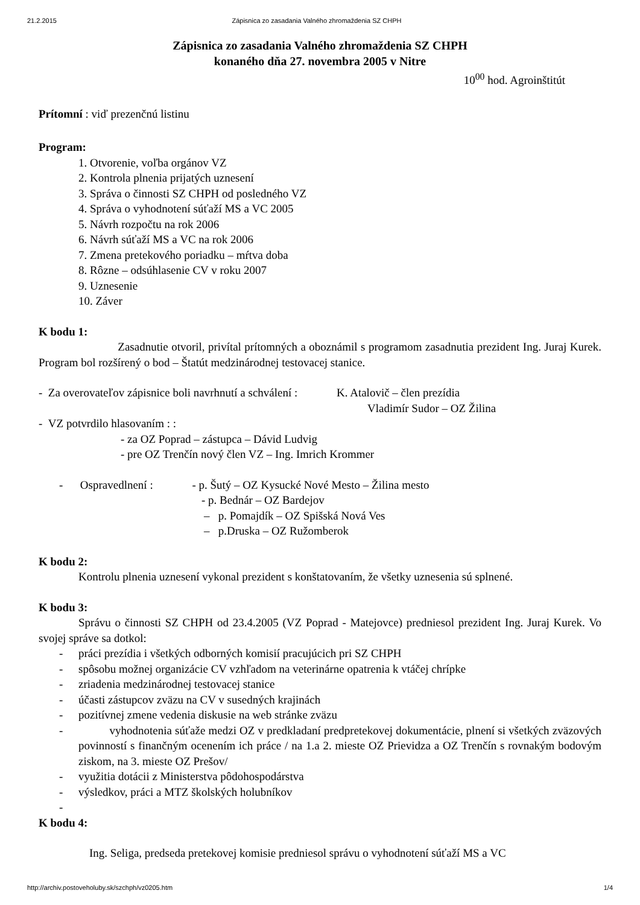21.2.2015 Zápisnica zo zasadania Valného zhromaždenia SZ CHPH
Zápisnica zo zasadania Valného zhromaždenia SZ CHPH
konaného dňa 27. novembra 2005 v Nitre
10<sup>00</sup> hod. Agroinštitút
Prítomní : viď prezenčnú listinu
Program:
1. Otvorenie, voľba orgánov VZ
2. Kontrola plnenia prijatých uznesení
3. Správa o činnosti SZ CHPH od posledného VZ
4. Správa o vyhodnotení súťaží MS a VC 2005
5. Návrh rozpočtu na rok 2006
6. Návrh súťaží MS a VC na rok 2006
7. Zmena pretekového poriadku – mŕtva doba
8. Rôzne – odsúhlasenie CV v roku 2007
9. Uznesenie
10. Záver
K bodu 1:
Zasadnutie otvoril, privítal prítomných a oboznámil s programom zasadnutia prezident Ing. Juraj Kurek. Program bol rozšírený o bod – Štatút medzinárodnej testovacej stanice.
- Za overovateľov zápisnice boli navrhnutí a schválení : K. Atalovič – člen prezídia
Vladimír Sudor – OZ Žilina
- VZ potvrdilo hlasovaním : :
- za OZ Poprad – zástupca – Dávid Ludvig
- pre OZ Trenčín nový člen VZ – Ing. Imrich Krommer
- Ospravedlnení : - p. Šutý – OZ Kysucké Nové Mesto – Žilina mesto
- p. Bednár – OZ Bardejov
– p. Pomajdík – OZ Spišská Nová Ves
– p.Druska – OZ Ružomberok
K bodu 2:
Kontrolu plnenia uznesení vykonal prezident s konštatovaním, že všetky uznesenia sú splnené.
K bodu 3:
Správu o činnosti SZ CHPH od 23.4.2005 (VZ Poprad - Matejovce) predniesol prezident Ing. Juraj Kurek. Vo svojej správe sa dotkol:
- práci prezídia i všetkých odborných komisií pracujúcich pri SZ CHPH
- spôsobu možnej organizácie CV vzhľadom na veterinárne opatrenia k vtáčej chrípke
- zriadenia medzinárodnej testovacej stanice
- účasti zástupcov zväzu na CV v susedných krajinách
- pozitívnej zmene vedenia diskusie na web stránke zväzu
- vyhodnotenia súťaže medzi OZ v predkladaní predpretekovej dokumentácie, plnení si všetkých zväzových povinností s finančným ocenením ich práce / na 1.a 2. mieste OZ Prievidza a OZ Trenčín s rovnakým bodovým ziskom, na 3. mieste OZ Prešov/
- využitia dotácii z Ministerstva pôdohospodárstva
- výsledkov, práci a MTZ školských holubníkov
-
K bodu 4:
Ing. Seliga, predseda pretekovej komisie predniesol správu o vyhodnotení súťaží MS a VC
http://archiv.postoveholuby.sk/szchph/vz0205.htm 1/4